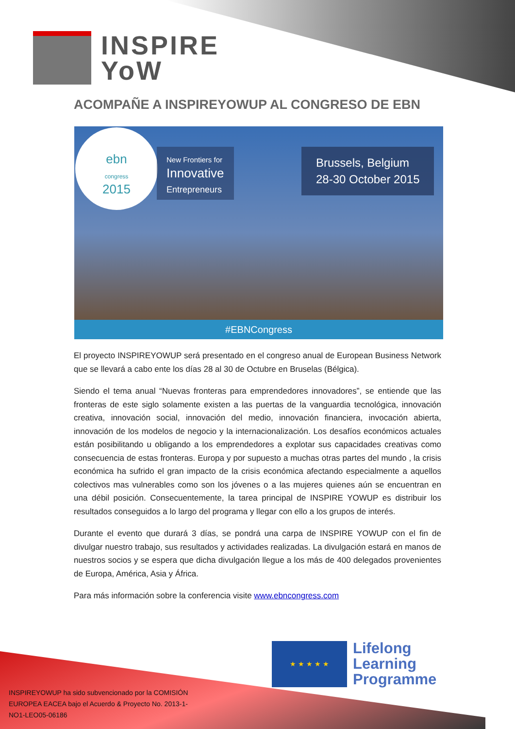INSPIRE
YoW
ACOMPAÑE A INSPIREYOWUP AL CONGRESO DE EBN
ebn
congress
2015
New Frontiers for
Innovative
Entrepreneurs
Brussels, Belgium
28-30 October 2015
#EBNCongress
El proyecto INSPIREYOWUP será presentado en el congreso anual de European Business Network que se llevará a cabo ente los días 28 al 30 de Octubre en Bruselas (Bélgica).
Siendo el tema anual “Nuevas fronteras para emprendedores innovadores”, se entiende que las fronteras de este siglo solamente existen a las puertas de la vanguardia tecnológica, innovación creativa, innovación social, innovación del medio, innovación financiera, invocación abierta, innovación de los modelos de negocio y la internacionalización. Los desafíos económicos actuales están posibilitando u obligando a los emprendedores a explotar sus capacidades creativas como consecuencia de estas fronteras. Europa y por supuesto a muchas otras partes del mundo , la crisis económica ha sufrido el gran impacto de la crisis económica afectando especialmente a aquellos colectivos mas vulnerables como son los jóvenes o a las mujeres quienes aún se encuentran en una débil posición. Consecuentemente, la tarea principal de INSPIRE YOWUP es distribuir los resultados conseguidos a lo largo del programa y llegar con ello a los grupos de interés.
Durante el evento que durará 3 días, se pondrá una carpa de INSPIRE YOWUP con el fin de divulgar nuestro trabajo, sus resultados y actividades realizadas. La divulgación estará en manos de nuestros socios y se espera que dicha divulgación llegue a los más de 400 delegados provenientes de Europa, América, Asia y África.
Para más información sobre la conferencia visite www.ebncongress.com
★ ★ ★ ★ ★
Lifelong
Learning
Programme
INSPIREYOWUP ha sido subvencionado por la COMISIÓN EUROPEA EACEA bajo el Acuerdo & Proyecto No. 2013-1-NO1-LEO05-06186